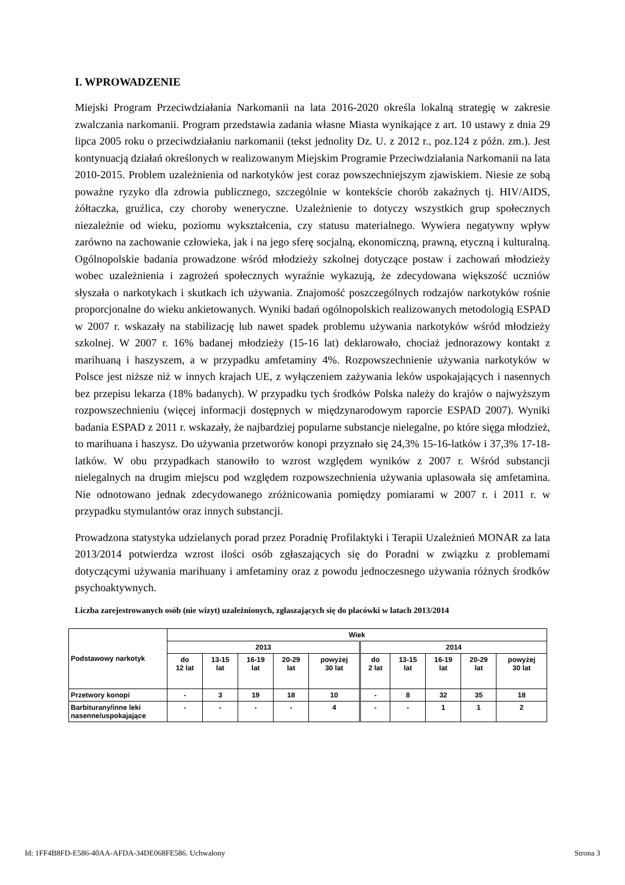I. WPROWADZENIE
Miejski Program Przeciwdziałania Narkomanii na lata 2016-2020 określa lokalną strategię w zakresie zwalczania narkomanii. Program przedstawia zadania własne Miasta wynikające z art. 10 ustawy z dnia 29 lipca 2005 roku o przeciwdziałaniu narkomanii (tekst jednolity Dz. U. z 2012 r., poz.124 z późn. zm.). Jest kontynuacją działań określonych w realizowanym Miejskim Programie Przeciwdziałania Narkomanii na lata 2010-2015. Problem uzależnienia od narkotyków jest coraz powszechniejszym zjawiskiem. Niesie ze sobą poważne ryzyko dla zdrowia publicznego, szczególnie w kontekście chorób zakaźnych tj. HIV/AIDS, żółtaczka, gruźlica, czy choroby weneryczne. Uzależnienie to dotyczy wszystkich grup społecznych niezależnie od wieku, poziomu wykształcenia, czy statusu materialnego. Wywiera negatywny wpływ zarówno na zachowanie człowieka, jak i na jego sferę socjalną, ekonomiczną, prawną, etyczną i kulturalną. Ogólnopolskie badania prowadzone wśród młodzieży szkolnej dotyczące postaw i zachowań młodzieży wobec uzależnienia i zagrożeń społecznych wyraźnie wykazują, że zdecydowana większość uczniów słyszała o narkotykach i skutkach ich używania. Znajomość poszczególnych rodzajów narkotyków rośnie proporcjonalne do wieku ankietowanych. Wyniki badań ogólnopolskich realizowanych metodologią ESPAD w 2007 r. wskazały na stabilizację lub nawet spadek problemu używania narkotyków wśród młodzieży szkolnej. W 2007 r. 16% badanej młodzieży (15-16 lat) deklarowało, chociaż jednorazowy kontakt z marihuaną i haszyszem, a w przypadku amfetaminy 4%. Rozpowszechnienie używania narkotyków w Polsce jest niższe niż w innych krajach UE, z wyłączeniem zażywania leków uspokajających i nasennych bez przepisu lekarza (18% badanych). W przypadku tych środków Polska należy do krajów o najwyższym rozpowszechnieniu (więcej informacji dostępnych w międzynarodowym raporcie ESPAD 2007). Wyniki badania ESPAD z 2011 r. wskazały, że najbardziej popularne substancje nielegalne, po które sięga młodzież, to marihuana i haszysz. Do używania przetworów konopi przyznało się 24,3% 15-16-latków i 37,3% 17-18-latków. W obu przypadkach stanowiło to wzrost względem wyników z 2007 r. Wśród substancji nielegalnych na drugim miejscu pod względem rozpowszechnienia używania uplasowała się amfetamina. Nie odnotowano jednak zdecydowanego zróżnicowania pomiędzy pomiarami w 2007 r. i 2011 r. w przypadku stymulantów oraz innych substancji.
Prowadzona statystyka udzielanych porad przez Poradnię Profilaktyki i Terapii Uzależnień MONAR za lata 2013/2014 potwierdza wzrost ilości osób zgłaszających się do Poradni w związku z problemami dotyczącymi używania marihuany i amfetaminy oraz z powodu jednoczesnego używania różnych środków psychoaktywnych.
Liczba zarejestrowanych osób (nie wizyt) uzależnionych, zgłaszających się do placówki w latach 2013/2014
| Podstawowy narkotyk | Wiek | | | | | | | | | |
| --- | --- | --- | --- | --- | --- | --- | --- | --- | --- | --- |
| | 2013 | | | | | 2014 | | | | |
| | do 12 lat | 13-15 lat | 16-19 lat | 20-29 lat | powyżej 30 lat | do 2 lat | 13-15 lat | 16-19 lat | 20-29 lat | powyżej 30 lat |
| Przetwory konopi | - | 3 | 19 | 18 | 10 | - | 8 | 32 | 35 | 18 |
| Barbiturany/inne leki nasenne/uspokajające | - | - | - | - | 4 | - | - | 1 | 1 | 2 |
Id: 1FF4B8FD-E586-40AA-AFDA-34DE068FE586. Uchwalony Strona 3